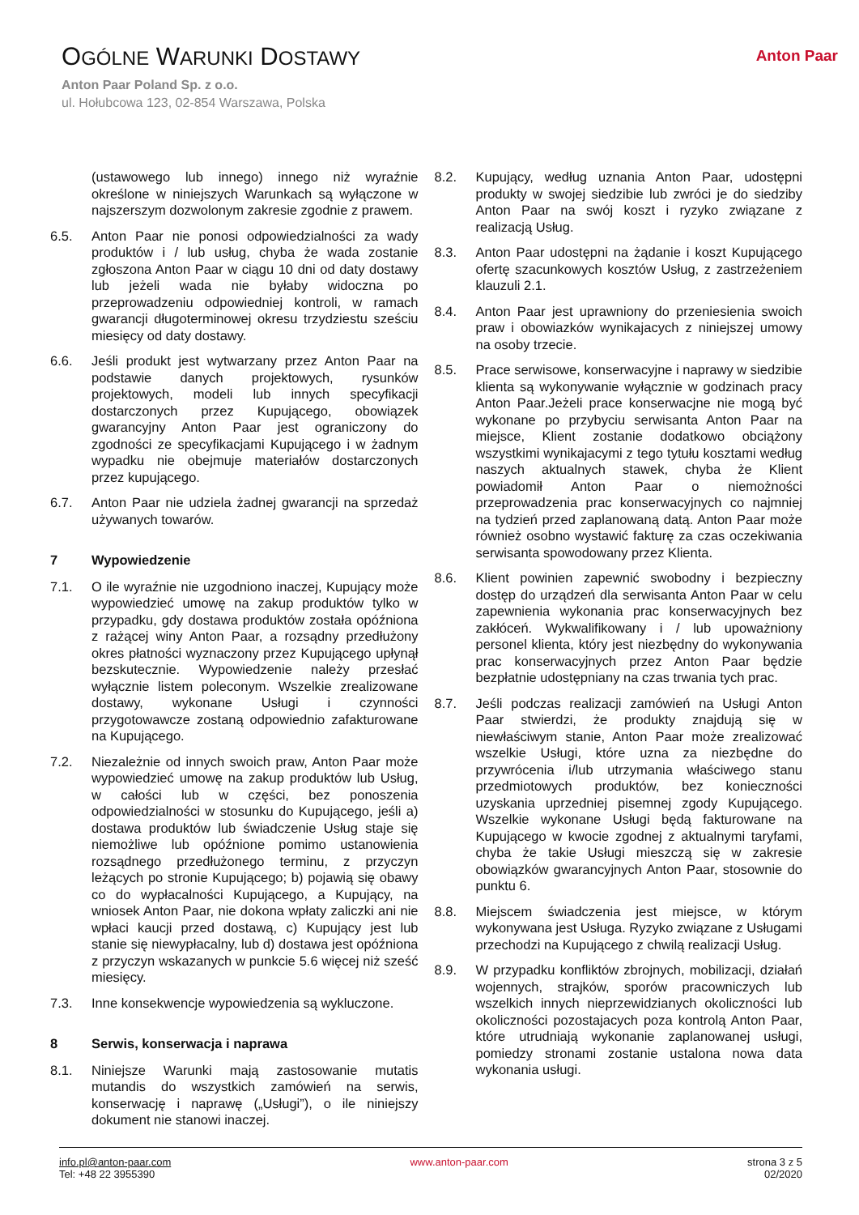OGÓLNE WARUNKI DOSTAWY
Anton Paar Poland Sp. z o.o.
ul. Hołubcowa 123, 02-854 Warszawa, Polska
Anton Paar
(ustawowego lub innego) innego niż wyraźnie określone w niniejszych Warunkach są wyłączone w najszerszym dozwolonym zakresie zgodnie z prawem.
6.5. Anton Paar nie ponosi odpowiedzialności za wady produktów i / lub usług, chyba że wada zostanie zgłoszona Anton Paar w ciągu 10 dni od daty dostawy lub jeżeli wada nie byłaby widoczna po przeprowadzeniu odpowiedniej kontroli, w ramach gwarancji długoterminowej okresu trzydziestu sześciu miesięcy od daty dostawy.
6.6. Jeśli produkt jest wytwarzany przez Anton Paar na podstawie danych projektowych, rysunków projektowych, modeli lub innych specyfikacji dostarczonych przez Kupującego, obowiązek gwarancyjny Anton Paar jest ograniczony do zgodności ze specyfikacjami Kupującego i w żadnym wypadku nie obejmuje materiałów dostarczonych przez kupującego.
6.7. Anton Paar nie udziela żadnej gwarancji na sprzedaż używanych towarów.
7 Wypowiedzenie
7.1. O ile wyraźnie nie uzgodniono inaczej, Kupujący może wypowiedzieć umowę na zakup produktów tylko w przypadku, gdy dostawa produktów została opóźniona z rażącej winy Anton Paar, a rozsądny przedłużony okres płatności wyznaczony przez Kupującego upłynął bezskutecznie. Wypowiedzenie należy przesłać wyłącznie listem poleconym. Wszelkie zrealizowane dostawy, wykonane Usługi i czynności przygotowawcze zostaną odpowiednio zafakturowane na Kupującego.
7.2. Niezależnie od innych swoich praw, Anton Paar może wypowiedzieć umowę na zakup produktów lub Usług, w całości lub w części, bez ponoszenia odpowiedzialności w stosunku do Kupującego, jeśli a) dostawa produktów lub świadczenie Usług staje się niemożliwe lub opóźnione pomimo ustanowienia rozsądnego przedłużonego terminu, z przyczyn leżących po stronie Kupującego; b) pojawią się obawy co do wypłacalności Kupującego, a Kupujący, na wniosek Anton Paar, nie dokona wpłaty zaliczki ani nie wpłaci kaucji przed dostawą, c) Kupujący jest lub stanie się niewypłacalny, lub d) dostawa jest opóźniona z przyczyn wskazanych w punkcie 5.6 więcej niż sześć miesięcy.
7.3. Inne konsekwencje wypowiedzenia są wykluczone.
8 Serwis, konserwacja i naprawa
8.1. Niniejsze Warunki mają zastosowanie mutatis mutandis do wszystkich zamówień na serwis, konserwację i naprawę („Usługi”), o ile niniejszy dokument nie stanowi inaczej.
8.2. Kupujący, według uznania Anton Paar, udostępni produkty w swojej siedzibie lub zwróci je do siedziby Anton Paar na swój koszt i ryzyko związane z realizacją Usług.
8.3. Anton Paar udostępni na żądanie i koszt Kupującego ofertę szacunkowych kosztów Usług, z zastrzeżeniem klauzuli 2.1.
8.4. Anton Paar jest uprawniony do przeniesienia swoich praw i obowiazków wynikajacych z niniejszej umowy na osoby trzecie.
8.5. Prace serwisowe, konserwacyjne i naprawy w siedzibie klienta są wykonywanie wyłącznie w godzinach pracy Anton Paar.Jeżeli prace konserwacjne nie mogą być wykonane po przybyciu serwisanta Anton Paar na miejsce, Klient zostanie dodatkowo obciążony wszystkimi wynikajacymi z tego tytułu kosztami według naszych aktualnych stawek, chyba że Klient powiadomił Anton Paar o niemożności przeprowadzenia prac konserwacyjnych co najmniej na tydzień przed zaplanowaną datą. Anton Paar może również osobno wystawić fakturę za czas oczekiwania serwisanta spowodowany przez Klienta.
8.6. Klient powinien zapewnić swobodny i bezpieczny dostęp do urządzeń dla serwisanta Anton Paar w celu zapewnienia wykonania prac konserwacyjnych bez zakłóceń. Wykwalifikowany i / lub upoważniony personel klienta, który jest niezbędny do wykonywania prac konserwacyjnych przez Anton Paar będzie bezpłatnie udostępniany na czas trwania tych prac.
8.7. Jeśli podczas realizacji zamówień na Usługi Anton Paar stwierdzi, że produkty znajdują się w niewłaściwym stanie, Anton Paar może zrealizować wszelkie Usługi, które uzna za niezbędne do przywrócenia i/lub utrzymania właściwego stanu przedmiotowych produktów, bez konieczności uzyskania uprzedniej pisemnej zgody Kupującego. Wszelkie wykonane Usługi będą fakturowane na Kupującego w kwocie zgodnej z aktualnymi taryfami, chyba że takie Usługi mieszczą się w zakresie obowiązków gwarancyjnych Anton Paar, stosownie do punktu 6.
8.8. Miejscem świadczenia jest miejsce, w którym wykonywana jest Usługa. Ryzyko związane z Usługami przechodzi na Kupującego z chwilą realizacji Usług.
8.9. W przypadku konfliktów zbrojnych, mobilizacji, działań wojennych, strajków, sporów pracowniczych lub wszelkich innych nieprzewidzianych okoliczności lub okoliczności pozostajacych poza kontrolą Anton Paar, które utrudniają wykonanie zaplanowanej usługi, pomiedzy stronami zostanie ustalona nowa data wykonania usługi.
info.pl@anton-paar.com
Tel: +48 22 3955390
www.anton-paar.com strona 3 z 5
02/2020